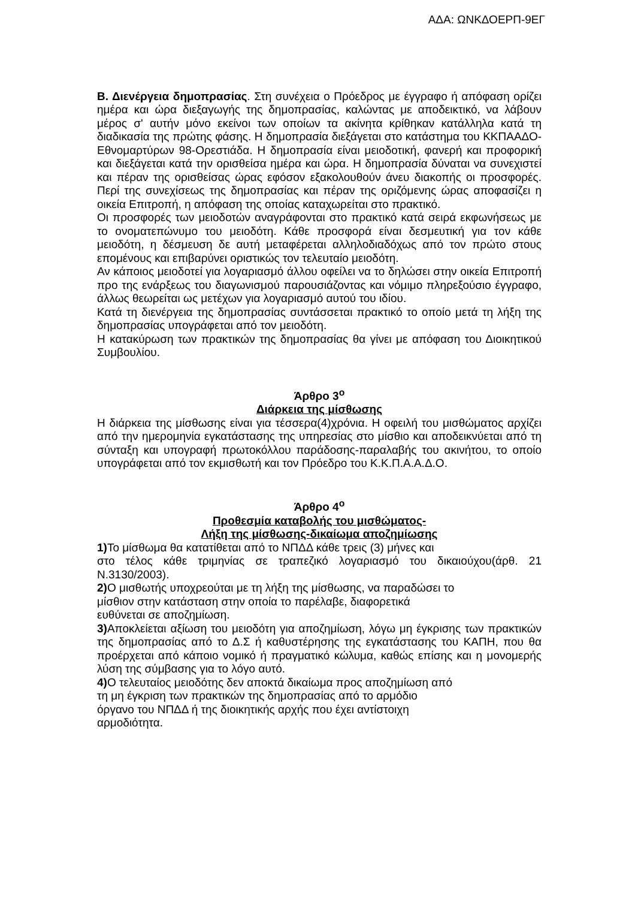ΑΔΑ: ΩΝΚΔΟΕΡΠ-9ΕΓ
Β. Διενέργεια δημοπρασίας. Στη συνέχεια ο Πρόεδρος με έγγραφο ή απόφαση ορίζει ημέρα και ώρα διεξαγωγής της δημοπρασίας, καλώντας με αποδεικτικό, να λάβουν μέρος σ' αυτήν μόνο εκείνοι των οποίων τα ακίνητα κρίθηκαν κατάλληλα κατά τη διαδικασία της πρώτης φάσης. Η δημοπρασία διεξάγεται στο κατάστημα του ΚΚΠΑΑΔΟ-Εθνομαρτύρων 98-Ορεστιάδα. Η δημοπρασία είναι μειοδοτική, φανερή και προφορική και διεξάγεται κατά την ορισθείσα ημέρα και ώρα. Η δημοπρασία δύναται να συνεχιστεί και πέραν της ορισθείσας ώρας εφόσον εξακολουθούν άνευ διακοπής οι προσφορές. Περί της συνεχίσεως της δημοπρασίας και πέραν της οριζόμενης ώρας αποφασίζει η οικεία Επιτροπή, η απόφαση της οποίας καταχωρείται στο πρακτικό.
Οι προσφορές των μειοδοτών αναγράφονται στο πρακτικό κατά σειρά εκφωνήσεως με το ονοματεπώνυμο του μειοδότη. Κάθε προσφορά είναι δεσμευτική για τον κάθε μειοδότη, η δέσμευση δε αυτή μεταφέρεται αλληλοδιαδόχως από τον πρώτο στους επομένους και επιβαρύνει οριστικώς τον τελευταίο μειοδότη.
Αν κάποιος μειοδοτεί για λογαριασμό άλλου οφείλει να το δηλώσει στην οικεία Επιτροπή προ της ενάρξεως του διαγωνισμού παρουσιάζοντας και νόμιμο πληρεξούσιο έγγραφο, άλλως θεωρείται ως μετέχων για λογαριασμό αυτού του ιδίου.
Κατά τη διενέργεια της δημοπρασίας συντάσσεται πρακτικό το οποίο μετά τη λήξη της δημοπρασίας υπογράφεται από τον μειοδότη.
Η κατακύρωση των πρακτικών της δημοπρασίας θα γίνει με απόφαση του Διοικητικού Συμβουλίου.
Άρθρο 3<sup>ο</sup>
Διάρκεια της μίσθωσης
Η διάρκεια της μίσθωσης είναι για τέσσερα(4)χρόνια. Η οφειλή του μισθώματος αρχίζει από την ημερομηνία εγκατάστασης της υπηρεσίας στο μίσθιο και αποδεικνύεται από τη σύνταξη και υπογραφή πρωτοκόλλου παράδοσης-παραλαβής του ακινήτου, το οποίο υπογράφεται από τον εκμισθωτή και τον Πρόεδρο του Κ.Κ.Π.Α.Α.Δ.Ο.
Άρθρο 4<sup>ο</sup>
Προθεσμία καταβολής του μισθώματος-
Λήξη της μίσθωσης-δικαίωμα αποζημίωσης
1) Το μίσθωμα θα κατατίθεται από το ΝΠΔΔ κάθε τρεις (3) μήνες και
στο τέλος κάθε τριμηνίας σε τραπεζικό λογαριασμό του δικαιούχου(άρθ. 21 Ν.3130/2003).
2) Ο μισθωτής υποχρεούται με τη λήξη της μίσθωσης, να παραδώσει το
μίσθιον στην κατάσταση στην οποία το παρέλαβε, διαφορετικά
ευθύνεται σε αποζημίωση.
3) Αποκλείεται αξίωση του μειοδότη για αποζημίωση, λόγω μη έγκρισης των πρακτικών της δημοπρασίας από το Δ.Σ ή καθυστέρησης της εγκατάστασης του ΚΑΠΗ, που θα προέρχεται από κάποιο νομικό ή πραγματικό κώλυμα, καθώς επίσης και η μονομερής λύση της σύμβασης για το λόγο αυτό.
4) Ο τελευταίος μειοδότης δεν αποκτά δικαίωμα προς αποζημίωση από
τη μη έγκριση των πρακτικών της δημοπρασίας από το αρμόδιο
όργανο του ΝΠΔΔ ή της διοικητικής αρχής που έχει αντίστοιχη
αρμοδιότητα.